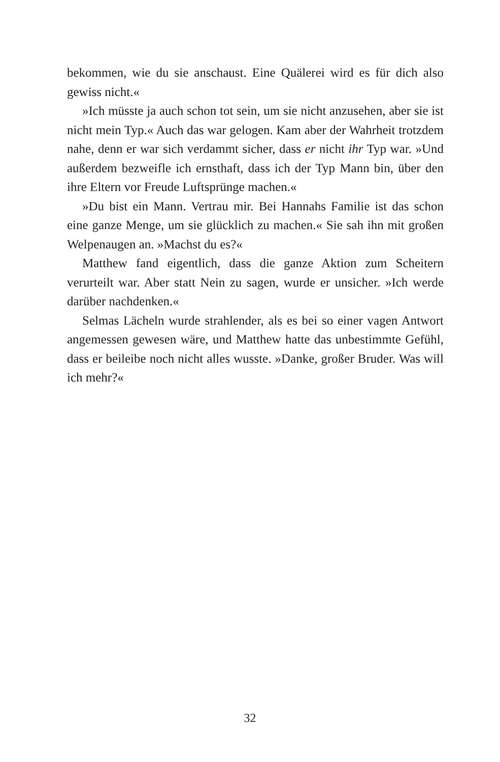bekommen, wie du sie anschaust. Eine Quälerei wird es für dich also gewiss nicht.«
»Ich müsste ja auch schon tot sein, um sie nicht anzusehen, aber sie ist nicht mein Typ.« Auch das war gelogen. Kam aber der Wahrheit trotzdem nahe, denn er war sich verdammt sicher, dass er nicht ihr Typ war. »Und außerdem bezweifle ich ernsthaft, dass ich der Typ Mann bin, über den ihre Eltern vor Freude Luftsprünge machen.«
»Du bist ein Mann. Vertrau mir. Bei Hannahs Familie ist das schon eine ganze Menge, um sie glücklich zu machen.« Sie sah ihn mit großen Welpenaugen an. »Machst du es?«
Matthew fand eigentlich, dass die ganze Aktion zum Scheitern verurteilt war. Aber statt Nein zu sagen, wurde er unsicher. »Ich werde darüber nachdenken.«
Selmas Lächeln wurde strahlender, als es bei so einer vagen Antwort angemessen gewesen wäre, und Matthew hatte das unbestimmte Gefühl, dass er beileibe noch nicht alles wusste. »Danke, großer Bruder. Was will ich mehr?«
32